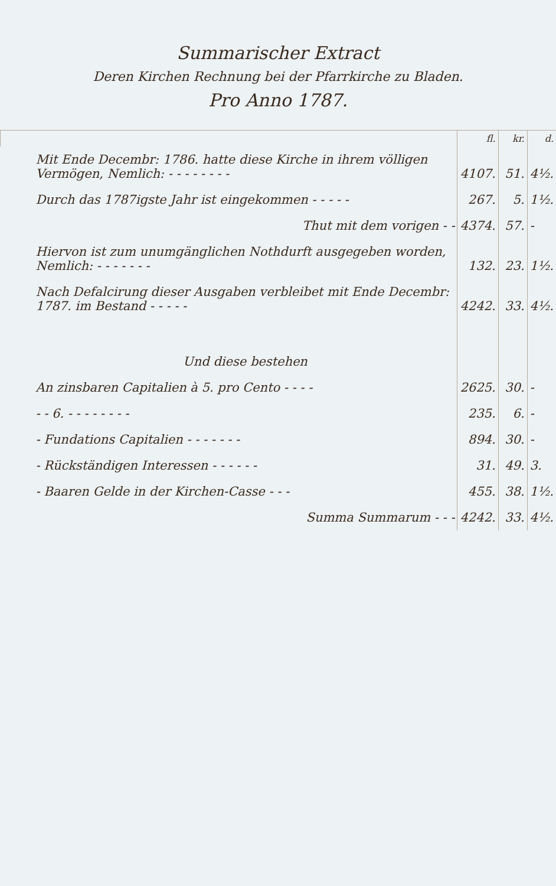Summarischer Extract
Deren Kirchen Rechnung bei der Pfarrkirche zu Bladen.
Pro Anno 1787.
| | fl. | kr. | d. |
| --- | --- | --- | --- |
| Mit Ende Decembr: 1786. hatte diese Kirche in ihrem völligen Vermögen, Nemlich: - - - - - - - - | 4107. | 51. | 4½. |
| Durch das 1787igste Jahr ist eingekommen - - - - - | 267. | 5. | 1½. |
| Thut mit dem vorigen - - | 4374. | 57. | - |
| Hiervon ist zum unumgänglichen Nothdurft ausgegeben worden, Nemlich: - - - - - - - | 132. | 23. | 1½. |
| Nach Defalcirung dieser Ausgaben verbleibet mit Ende Decembr: 1787. im Bestand - - - - - | 4242. | 33. | 4½. |
| Und diese bestehen | | | |
| An zinsbaren Capitalien à 5. pro Cento - - - - | 2625. | 30. | - |
| - - 6. - - - - - - - - | 235. | 6. | - |
| - Fundations Capitalien - - - - - - - | 894. | 30. | - |
| - Rückständigen Interessen - - - - - - | 31. | 49. | 3. |
| - Baaren Gelde in der Kirchen-Casse - - - | 455. | 38. | 1½. |
| Summa Summarum - - - | 4242. | 33. | 4½. |